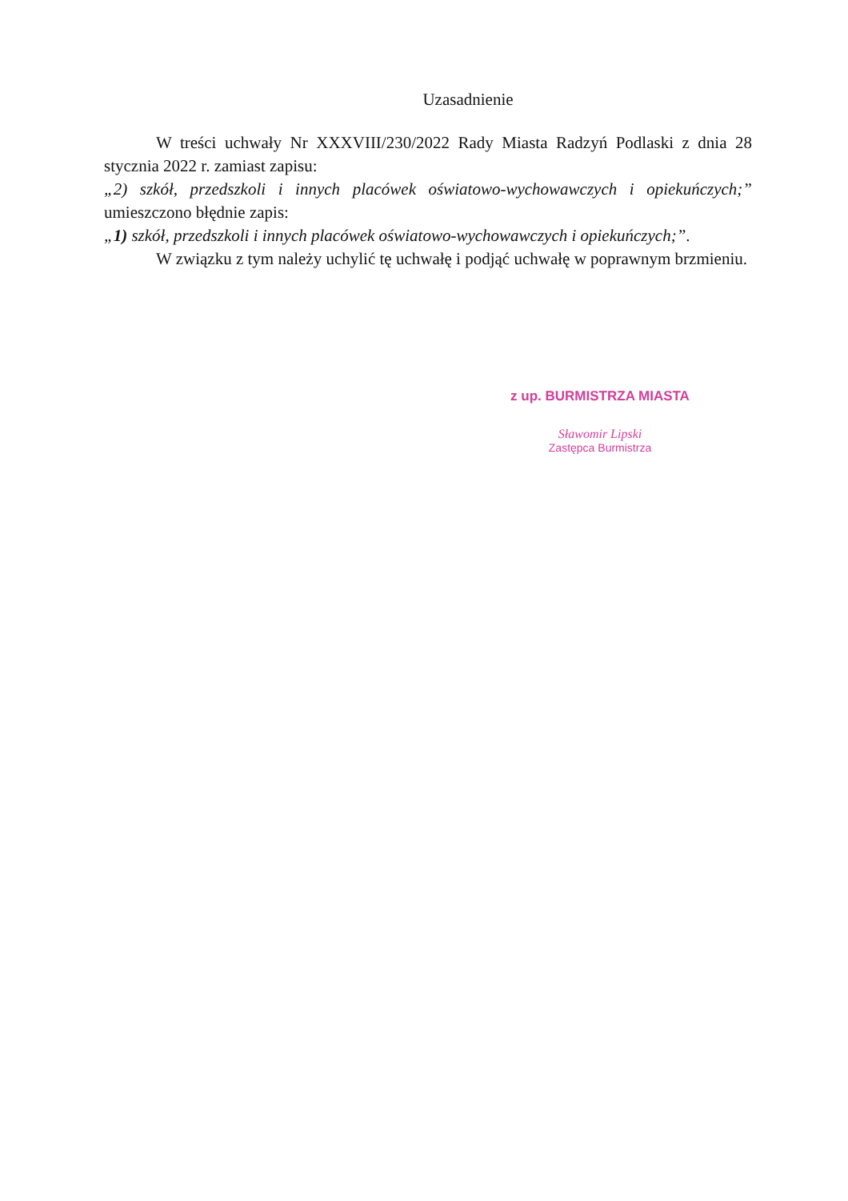Uzasadnienie
W treści uchwały Nr XXXVIII/230/2022 Rady Miasta Radzyń Podlaski z dnia 28 stycznia 2022 r. zamiast zapisu:
„2) szkół, przedszkoli i innych placówek oświatowo-wychowawczych i opiekuńczych;” umieszczono błędnie zapis:
„1) szkół, przedszkoli i innych placówek oświatowo-wychowawczych i opiekuńczych;”.
W związku z tym należy uchylić tę uchwałę i podjąć uchwałę w poprawnym brzmieniu.
z up. BURMISTRZA MIASTA
Sławomir Lipski
Zastępca Burmistrza